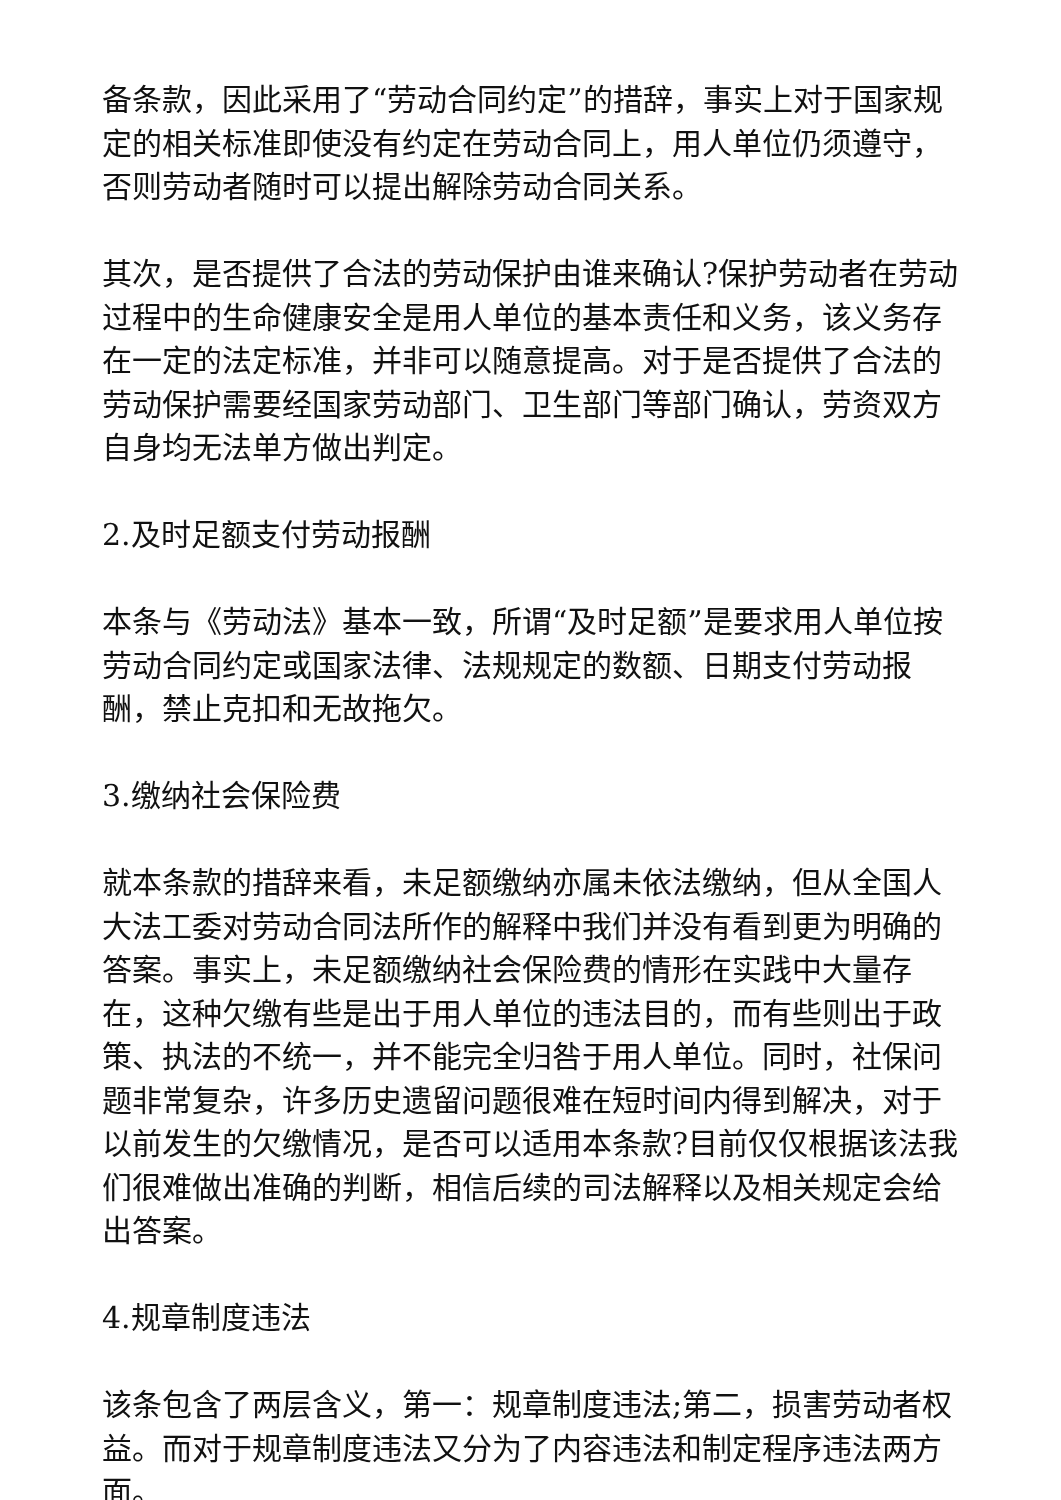备条款，因此采用了“劳动合同约定”的措辞，事实上对于国家规定的相关标准即使没有约定在劳动合同上，用人单位仍须遵守，否则劳动者随时可以提出解除劳动合同关系。
其次，是否提供了合法的劳动保护由谁来确认?保护劳动者在劳动过程中的生命健康安全是用人单位的基本责任和义务，该义务存在一定的法定标准，并非可以随意提高。对于是否提供了合法的劳动保护需要经国家劳动部门、卫生部门等部门确认，劳资双方自身均无法单方做出判定。
2.及时足额支付劳动报酬
本条与《劳动法》基本一致，所谓“及时足额”是要求用人单位按劳动合同约定或国家法律、法规规定的数额、日期支付劳动报酬，禁止克扣和无故拖欠。
3.缴纳社会保险费
就本条款的措辞来看，未足额缴纳亦属未依法缴纳，但从全国人大法工委对劳动合同法所作的解释中我们并没有看到更为明确的答案。事实上，未足额缴纳社会保险费的情形在实践中大量存在，这种欠缴有些是出于用人单位的违法目的，而有些则出于政策、执法的不统一，并不能完全归咎于用人单位。同时，社保问题非常复杂，许多历史遗留问题很难在短时间内得到解决，对于以前发生的欠缴情况，是否可以适用本条款?目前仅仅根据该法我们很难做出准确的判断，相信后续的司法解释以及相关规定会给出答案。
4.规章制度违法
该条包含了两层含义，第一：规章制度违法;第二，损害劳动者权益。而对于规章制度违法又分为了内容违法和制定程序违法两方面。